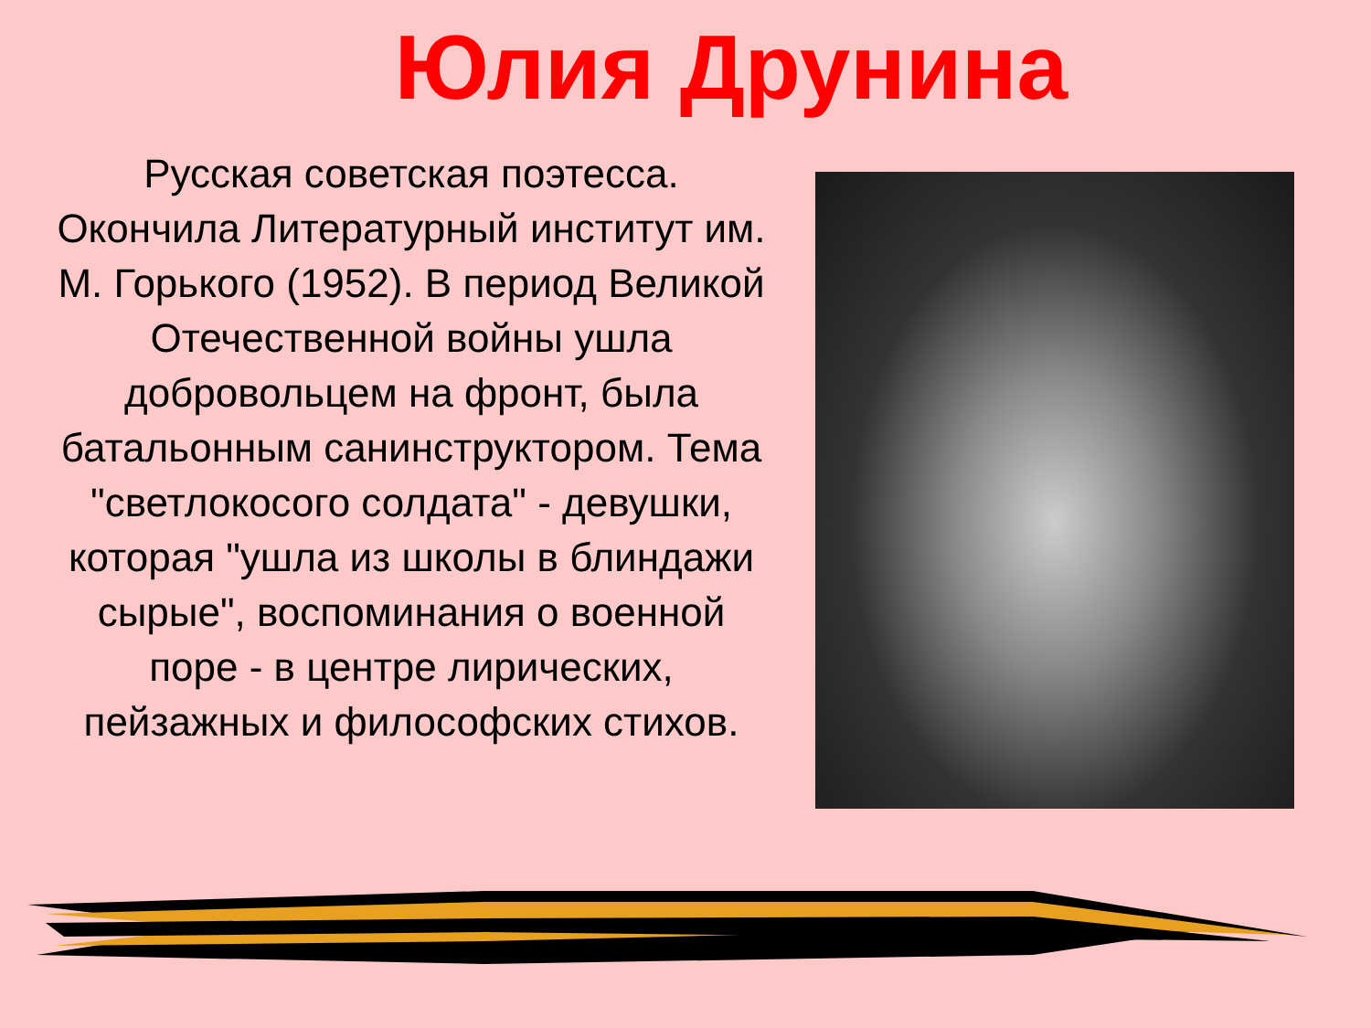Юлия Друнина
Русская советская поэтесса. Окончила Литературный институт им. М. Горького (1952). В период Великой Отечественной войны ушла добровольцем на фронт, была батальонным санинструктором. Тема "светлокосого солдата" - девушки, которая "ушла из школы в блиндажи сырые", воспоминания о военной поре - в центре лирических, пейзажных и философских стихов.